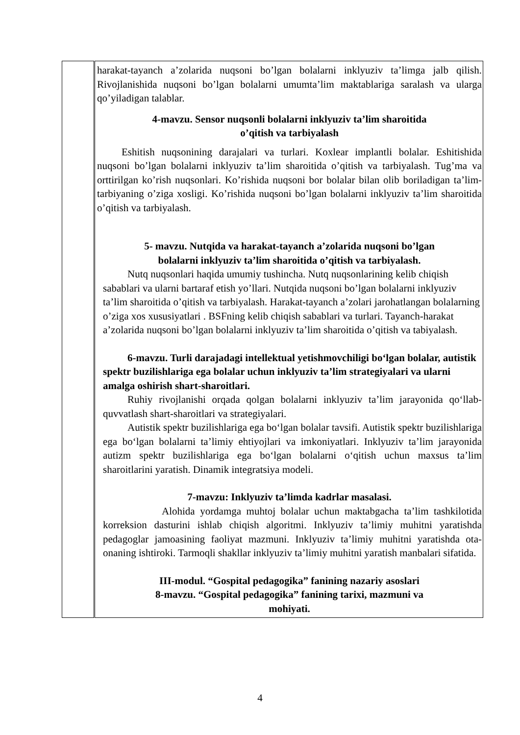| | harakat-tayanch a’zolarida nuqsoni bo’lgan bolalarni inklyuziv ta’limga jalb qilish. Rivojlanishida nuqsoni bo’lgan bolalarni umumta’lim maktablariga saralash va ularga qo’yiladigan talablar. 4-mavzu. Sensor nuqsonli bolalarni inklyuziv ta’lim sharoitida o’qitish va tarbiyalash Eshitish nuqsonining darajalari va turlari. Koxlear implantli bolalar. Eshitishida nuqsoni bo’lgan bolalarni inklyuziv ta’lim sharoitida o’qitish va tarbiyalash. Tug’ma va orttirilgan ko’rish nuqsonlari. Ko’rishida nuqsoni bor bolalar bilan olib boriladigan ta’lim-tarbiyaning o’ziga xosligi. Ko’rishida nuqsoni bo’lgan bolalarni inklyuziv ta’lim sharoitida o’qitish va tarbiyalash. 5- mavzu. Nutqida va harakat-tayanch a’zolarida nuqsoni bo’lgan bolalarni inklyuziv ta’lim sharoitida o’qitish va tarbiyalash. Nutq nuqsonlari haqida umumiy tushincha. Nutq nuqsonlarining kelib chiqish sabablari va ularni bartaraf etish yo’llari. Nutqida nuqsoni bo’lgan bolalarni inklyuziv ta’lim sharoitida o’qitish va tarbiyalash. Harakat-tayanch a’zolari jarohatlangan bolalarning o’ziga xos xususiyatlari . BSFning kelib chiqish sabablari va turlari. Tayanch-harakat a’zolarida nuqsoni bo’lgan bolalarni inklyuziv ta’lim sharoitida o’qitish va tabiyalash. 6-mavzu. Turli darajadagi intellektual yetishmovchiligi bo‘lgan bolalar, autistik spektr buzilishlariga ega bolalar uchun inklyuziv ta’lim strategiyalari va ularni amalga oshirish shart-sharoitlari. Ruhiy rivojlanishi orqada qolgan bolalarni inklyuziv ta’lim jarayonida qo‘llab-quvvatlash shart-sharoitlari va strategiyalari. Autistik spektr buzilishlariga ega bo‘lgan bolalar tavsifi. Autistik spektr buzilishlariga ega bo‘lgan bolalarni ta’limiy ehtiyojlari va imkoniyatlari. Inklyuziv ta’lim jarayonida autizm spektr buzilishlariga ega bo‘lgan bolalarni o‘qitish uchun maxsus ta’lim sharoitlarini yaratish. Dinamik integratsiya modeli. 7-mavzu: Inklyuziv ta’limda kadrlar masalasi. Alohida yordamga muhtoj bolalar uchun maktabgacha ta’lim tashkilotida korreksion dasturini ishlab chiqish algoritmi. Inklyuziv ta’limiy muhitni yaratishda pedagoglar jamoasining faoliyat mazmuni. Inklyuziv ta’limiy muhitni yaratishda ota-onaning ishtiroki. Tarmoqli shakllar inklyuziv ta’limiy muhitni yaratish manbalari sifatida. III-modul. “Gospital pedagogika” fanining nazariy asoslari 8-mavzu. “Gospital pedagogika” fanining tarixi, mazmuni va mohiyati. |
4